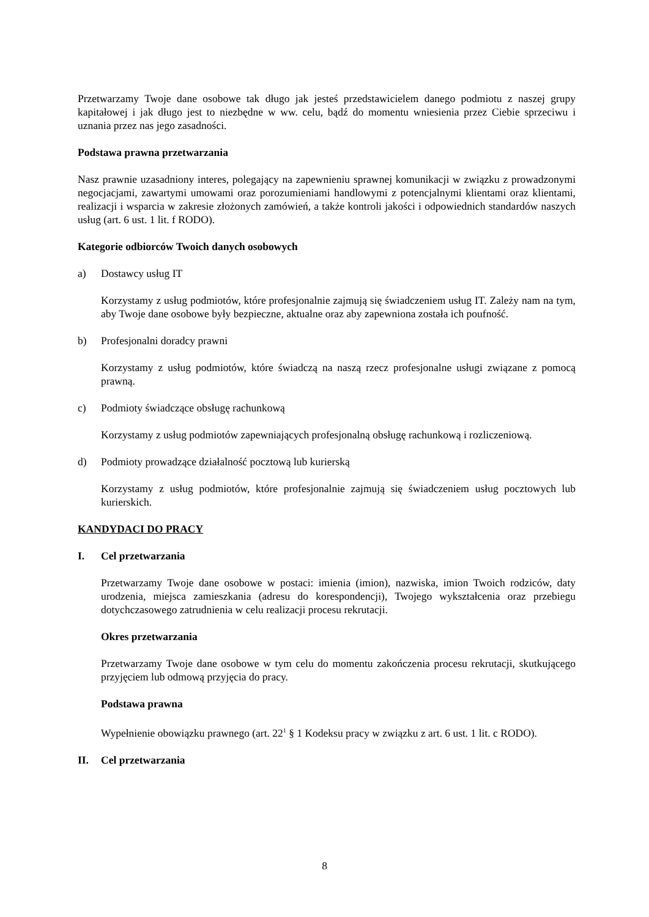Przetwarzamy Twoje dane osobowe tak długo jak jesteś przedstawicielem danego podmiotu z naszej grupy kapitałowej i jak długo jest to niezbędne w ww. celu, bądź do momentu wniesienia przez Ciebie sprzeciwu i uznania przez nas jego zasadności.
Podstawa prawna przetwarzania
Nasz prawnie uzasadniony interes, polegający na zapewnieniu sprawnej komunikacji w związku z prowadzonymi negocjacjami, zawartymi umowami oraz porozumieniami handlowymi z potencjalnymi klientami oraz klientami, realizacji i wsparcia w zakresie złożonych zamówień, a także kontroli jakości i odpowiednich standardów naszych usług (art. 6 ust. 1 lit. f RODO).
Kategorie odbiorców Twoich danych osobowych
a) Dostawcy usług IT
Korzystamy z usług podmiotów, które profesjonalnie zajmują się świadczeniem usług IT. Zależy nam na tym, aby Twoje dane osobowe były bezpieczne, aktualne oraz aby zapewniona została ich poufność.
b) Profesjonalni doradcy prawni
Korzystamy z usług podmiotów, które świadczą na naszą rzecz profesjonalne usługi związane z pomocą prawną.
c) Podmioty świadczące obsługę rachunkową
Korzystamy z usług podmiotów zapewniających profesjonalną obsługę rachunkową i rozliczeniową.
d) Podmioty prowadzące działalność pocztową lub kurierską
Korzystamy z usług podmiotów, które profesjonalnie zajmują się świadczeniem usług pocztowych lub kurierskich.
KANDYDACI DO PRACY
I. Cel przetwarzania
Przetwarzamy Twoje dane osobowe w postaci: imienia (imion), nazwiska, imion Twoich rodziców, daty urodzenia, miejsca zamieszkania (adresu do korespondencji), Twojego wykształcenia oraz przebiegu dotychczasowego zatrudnienia w celu realizacji procesu rekrutacji.
Okres przetwarzania
Przetwarzamy Twoje dane osobowe w tym celu do momentu zakończenia procesu rekrutacji, skutkującego przyjęciem lub odmową przyjęcia do pracy.
Podstawa prawna
Wypełnienie obowiązku prawnego (art. 22<sup>1</sup> § 1 Kodeksu pracy w związku z art. 6 ust. 1 lit. c RODO).
II. Cel przetwarzania
8